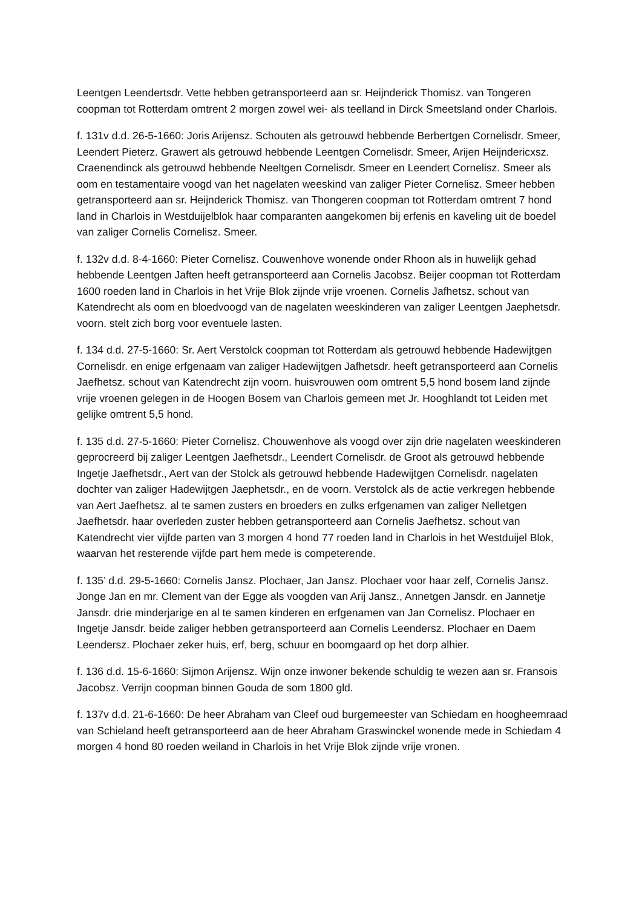Leentgen Leendertsdr. Vette hebben getransporteerd aan sr. Heijnderick Thomisz. van Tongeren coopman tot Rotterdam omtrent 2 morgen zowel wei- als teelland in Dirck Smeetsland onder Charlois.
f. 131v d.d. 26-5-1660: Joris Arijensz. Schouten als getrouwd hebbende Berbertgen Cornelisdr. Smeer, Leendert Pieterz. Grawert als getrouwd hebbende Leentgen Cornelisdr. Smeer, Arijen Heijndericxsz. Craenendinck als getrouwd hebbende Neeltgen Cornelisdr. Smeer en Leendert Cornelisz. Smeer als oom en testamentaire voogd van het nagelaten weeskind van zaliger Pieter Cornelisz. Smeer hebben getransporteerd aan sr. Heijnderick Thomisz. van Thongeren coopman tot Rotterdam omtrent 7 hond land in Charlois in Westduijelblok haar comparanten aangekomen bij erfenis en kaveling uit de boedel van zaliger Cornelis Cornelisz. Smeer.
f. 132v d.d. 8-4-1660: Pieter Cornelisz. Couwenhove wonende onder Rhoon als in huwelijk gehad hebbende Leentgen Jaften heeft getransporteerd aan Cornelis Jacobsz. Beijer coopman tot Rotterdam 1600 roeden land in Charlois in het Vrije Blok zijnde vrije vroenen. Cornelis Jafhetsz. schout van Katendrecht als oom en bloedvoogd van de nagelaten weeskinderen van zaliger Leentgen Jaephetsdr. voorn. stelt zich borg voor eventuele lasten.
f. 134 d.d. 27-5-1660: Sr. Aert Verstolck coopman tot Rotterdam als getrouwd hebbende Hadewijtgen Cornelisdr. en enige erfgenaam van zaliger Hadewijtgen Jafhetsdr. heeft getransporteerd aan Cornelis Jaefhetsz. schout van Katendrecht zijn voorn. huisvrouwen oom omtrent 5,5 hond bosem land zijnde vrije vroenen gelegen in de Hoogen Bosem van Charlois gemeen met Jr. Hooghlandt tot Leiden met gelijke omtrent 5,5 hond.
f. 135 d.d. 27-5-1660: Pieter Cornelisz. Chouwenhove als voogd over zijn drie nagelaten weeskinderen geprocreerd bij zaliger Leentgen Jaefhetsdr., Leendert Cornelisdr. de Groot als getrouwd hebbende Ingetje Jaefhetsdr., Aert van der Stolck als getrouwd hebbende Hadewijtgen Cornelisdr. nagelaten dochter van zaliger Hadewijtgen Jaephetsdr., en de voorn. Verstolck als de actie verkregen hebbende van Aert Jaefhetsz. al te samen zusters en broeders en zulks erfgenamen van zaliger Nelletgen Jaefhetsdr. haar overleden zuster hebben getransporteerd aan Cornelis Jaefhetsz. schout van Katendrecht vier vijfde parten van 3 morgen 4 hond 77 roeden land in Charlois in het Westduijel Blok, waarvan het resterende vijfde part hem mede is competerende.
f. 135’ d.d. 29-5-1660: Cornelis Jansz. Plochaer, Jan Jansz. Plochaer voor haar zelf, Cornelis Jansz. Jonge Jan en mr. Clement van der Egge als voogden van Arij Jansz., Annetgen Jansdr. en Jannetje Jansdr. drie minderjarige en al te samen kinderen en erfgenamen van Jan Cornelisz. Plochaer en Ingetje Jansdr. beide zaliger hebben getransporteerd aan Cornelis Leendersz. Plochaer en Daem Leendersz. Plochaer zeker huis, erf, berg, schuur en boomgaard op het dorp alhier.
f. 136 d.d. 15-6-1660: Sijmon Arijensz. Wijn onze inwoner bekende schuldig te wezen aan sr. Fransois Jacobsz. Verrijn coopman binnen Gouda de som 1800 gld.
f. 137v d.d. 21-6-1660: De heer Abraham van Cleef oud burgemeester van Schiedam en hoogheemraad van Schieland heeft getransporteerd aan de heer Abraham Graswinckel wonende mede in Schiedam 4 morgen 4 hond 80 roeden weiland in Charlois in het Vrije Blok zijnde vrije vronen.